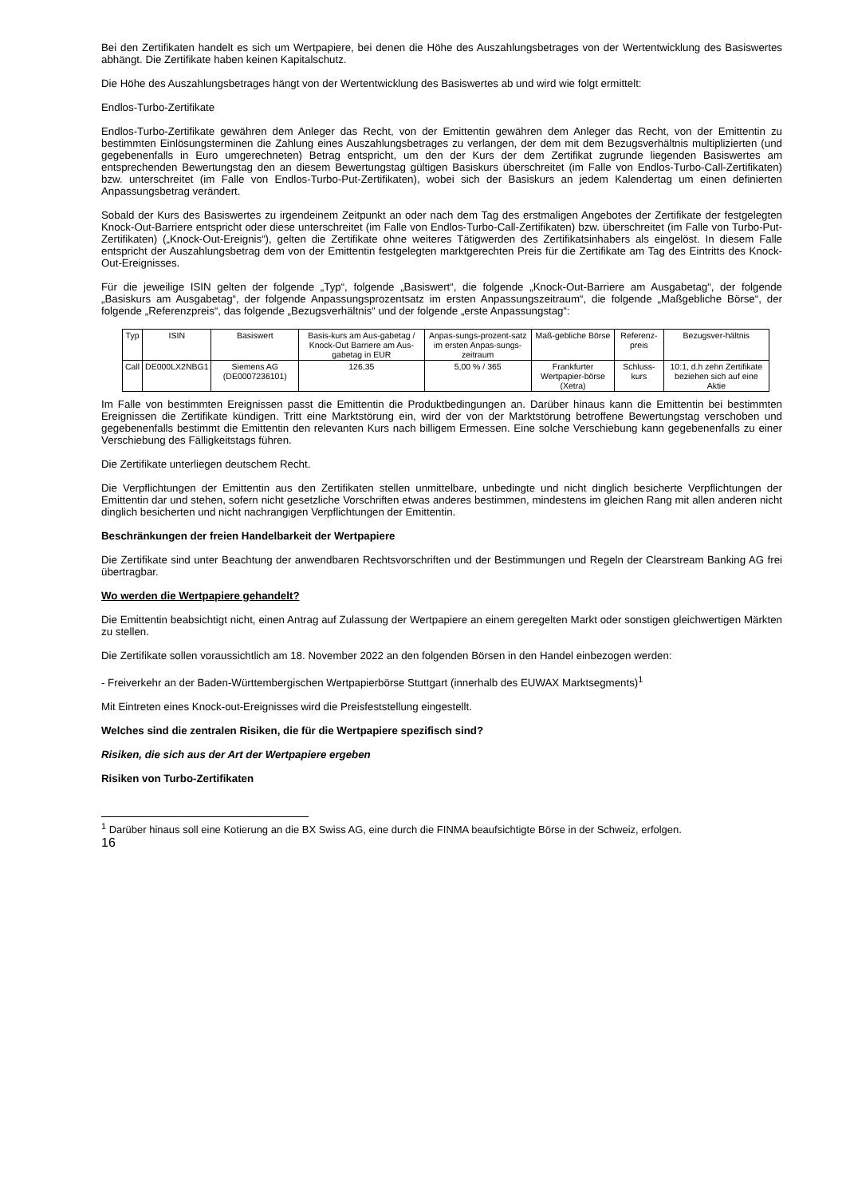Bei den Zertifikaten handelt es sich um Wertpapiere, bei denen die Höhe des Auszahlungsbetrages von der Wertentwicklung des Basiswertes abhängt. Die Zertifikate haben keinen Kapitalschutz.
Die Höhe des Auszahlungsbetrages hängt von der Wertentwicklung des Basiswertes ab und wird wie folgt ermittelt:
Endlos-Turbo-Zertifikate
Endlos-Turbo-Zertifikate gewähren dem Anleger das Recht, von der Emittentin gewähren dem Anleger das Recht, von der Emittentin zu bestimmten Einlösungsterminen die Zahlung eines Auszahlungsbetrages zu verlangen, der dem mit dem Bezugsverhältnis multiplizierten (und gegebenenfalls in Euro umgerechneten) Betrag entspricht, um den der Kurs der dem Zertifikat zugrunde liegenden Basiswertes am entsprechenden Bewertungstag den an diesem Bewertungstag gültigen Basiskurs überschreitet (im Falle von Endlos-Turbo-Call-Zertifikaten) bzw. unterschreitet (im Falle von Endlos-Turbo-Put-Zertifikaten), wobei sich der Basiskurs an jedem Kalendertag um einen definierten Anpassungsbetrag verändert.
Sobald der Kurs des Basiswertes zu irgendeinem Zeitpunkt an oder nach dem Tag des erstmaligen Angebotes der Zertifikate der festgelegten Knock-Out-Barriere entspricht oder diese unterschreitet (im Falle von Endlos-Turbo-Call-Zertifikaten) bzw. überschreitet (im Falle von Turbo-Put-Zertifikaten) („Knock-Out-Ereignis“), gelten die Zertifikate ohne weiteres Tätigwerden des Zertifikatsinhabers als eingelöst. In diesem Falle entspricht der Auszahlungsbetrag dem von der Emittentin festgelegten marktgerechten Preis für die Zertifikate am Tag des Eintritts des Knock-Out-Ereignisses.
Für die jeweilige ISIN gelten der folgende „Typ“, folgende „Basiswert“, die folgende „Knock-Out-Barriere am Ausgabetag“, der folgende „Basiskurs am Ausgabetag“, der folgende Anpassungsprozentsatz im ersten Anpassungszeitraum“, die folgende „Maßgebliche Börse“, der folgende „Referenzpreis“, das folgende „Bezugsverhältnis“ und der folgende „erste Anpassungstag“:
| Typ | ISIN | Basiswert | Basis-kurs am Aus-gabetag / Knock-Out Barriere am Aus-gabetag in EUR | Anpas-sungs-prozent-satz im ersten Anpas-sungs-zeitraum | Maß-gebliche Börse | Referenz-preis | Bezugsver-hältnis |
| --- | --- | --- | --- | --- | --- | --- | --- |
| Call | DE000LX2NBG1 | Siemens AG (DE0007236101) | 126,35 | 5,00 % / 365 | Frankfurter Wertpapier-börse (Xetra) | Schluss-kurs | 10:1, d.h zehn Zertifikate beziehen sich auf eine Aktie |
Im Falle von bestimmten Ereignissen passt die Emittentin die Produktbedingungen an. Darüber hinaus kann die Emittentin bei bestimmten Ereignissen die Zertifikate kündigen. Tritt eine Marktstörung ein, wird der von der Marktstörung betroffene Bewertungstag verschoben und gegebenenfalls bestimmt die Emittentin den relevanten Kurs nach billigem Ermessen. Eine solche Verschiebung kann gegebenenfalls zu einer Verschiebung des Fälligkeitstags führen.
Die Zertifikate unterliegen deutschem Recht.
Die Verpflichtungen der Emittentin aus den Zertifikaten stellen unmittelbare, unbedingte und nicht dinglich besicherte Verpflichtungen der Emittentin dar und stehen, sofern nicht gesetzliche Vorschriften etwas anderes bestimmen, mindestens im gleichen Rang mit allen anderen nicht dinglich besicherten und nicht nachrangigen Verpflichtungen der Emittentin.
Beschränkungen der freien Handelbarkeit der Wertpapiere
Die Zertifikate sind unter Beachtung der anwendbaren Rechtsvorschriften und der Bestimmungen und Regeln der Clearstream Banking AG frei übertragbar.
Wo werden die Wertpapiere gehandelt?
Die Emittentin beabsichtigt nicht, einen Antrag auf Zulassung der Wertpapiere an einem geregelten Markt oder sonstigen gleichwertigen Märkten zu stellen.
Die Zertifikate sollen voraussichtlich am 18. November 2022 an den folgenden Börsen in den Handel einbezogen werden:
- Freiverkehr an der Baden-Württembergischen Wertpapierbörse Stuttgart (innerhalb des EUWAX Marktsegments)<sup>1</sup>
Mit Eintreten eines Knock-out-Ereignisses wird die Preisfeststellung eingestellt.
Welches sind die zentralen Risiken, die für die Wertpapiere spezifisch sind?
Risiken, die sich aus der Art der Wertpapiere ergeben
Risiken von Turbo-Zertifikaten
<sup>1</sup> Darüber hinaus soll eine Kotierung an die BX Swiss AG, eine durch die FINMA beaufsichtigte Börse in der Schweiz, erfolgen.
16